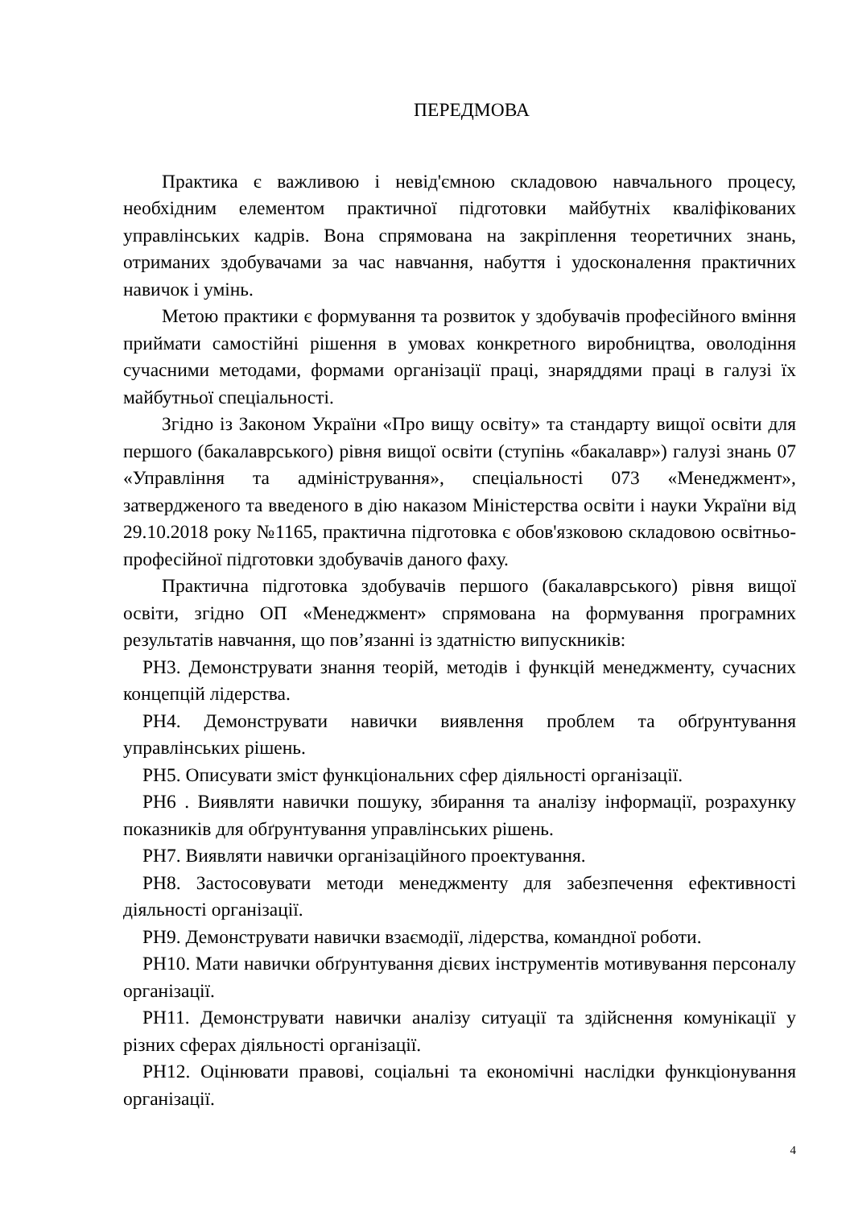ПЕРЕДМОВА
Практика є важливою і невід'ємною складовою навчального процесу, необхідним елементом практичної підготовки майбутніх кваліфікованих управлінських кадрів. Вона спрямована на закріплення теоретичних знань, отриманих здобувачами за час навчання, набуття і удосконалення практичних навичок і умінь.
Метою практики є формування та розвиток у здобувачів професійного вміння приймати самостійні рішення в умовах конкретного виробництва, оволодіння сучасними методами, формами організації праці, знаряддями праці в галузі їх майбутньої спеціальності.
Згідно із Законом України «Про вищу освіту» та стандарту вищої освіти для першого (бакалаврського) рівня вищої освіти (ступінь «бакалавр») галузі знань 07 «Управління та адміністрування», спеціальності 073 «Менеджмент», затвердженого та введеного в дію наказом Міністерства освіти і науки України від 29.10.2018 року №1165, практична підготовка є обов'язковою складовою освітньо-професійної підготовки здобувачів даного фаху.
Практична підготовка здобувачів першого (бакалаврського) рівня вищої освіти, згідно ОП «Менеджмент» спрямована на формування програмних результатів навчання, що пов’язанні із здатністю випускників:
РН3. Демонструвати знання теорій, методів і функцій менеджменту, сучасних концепцій лідерства.
РН4. Демонструвати навички виявлення проблем та обґрунтування управлінських рішень.
РН5. Описувати зміст функціональних сфер діяльності організації.
РН6 . Виявляти навички пошуку, збирання та аналізу інформації, розрахунку показників для обґрунтування управлінських рішень.
РН7. Виявляти навички організаційного проектування.
РН8. Застосовувати методи менеджменту для забезпечення ефективності діяльності організації.
РН9. Демонструвати навички взаємодії, лідерства, командної роботи.
РН10. Мати навички обґрунтування дієвих інструментів мотивування персоналу організації.
РН11. Демонструвати навички аналізу ситуації та здійснення комунікації у різних сферах діяльності організації.
РН12. Оцінювати правові, соціальні та економічні наслідки функціонування організації.
4